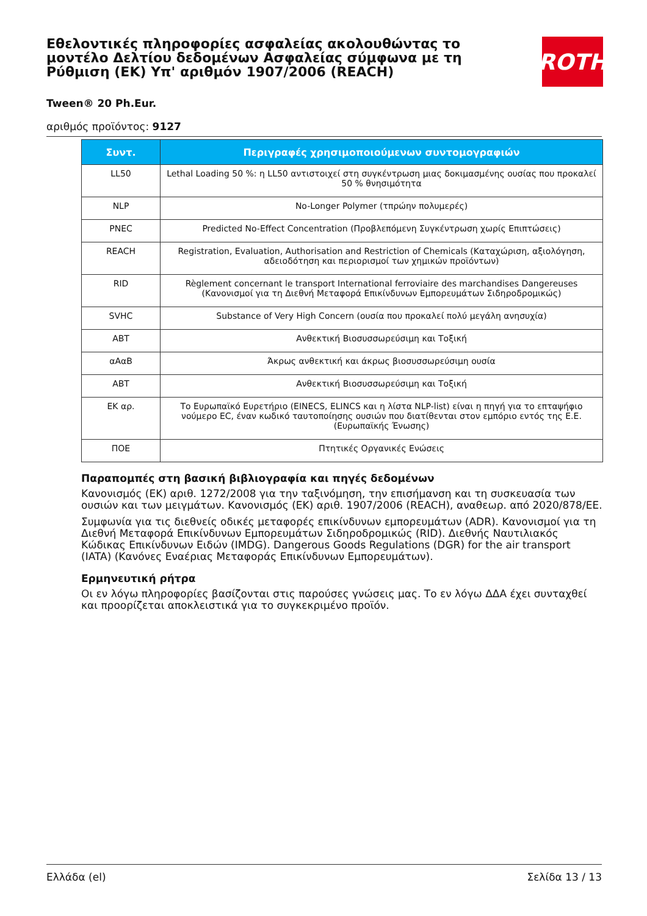Εθελοντικές πληροφορίες ασφαλείας ακολουθώντας το μοντέλο Δελτίου δεδομένων Ασφαλείας σύμφωνα με τη Ρύθμιση (ΕΚ) Υπ' αριθμόν 1907/2006 (REACH)
Tween® 20 Ph.Eur.
αριθμός προϊόντος: 9127
ROTH
| Συντ. | Περιγραφές χρησιμοποιούμενων συντομογραφιών |
| --- | --- |
| LL50 | Lethal Loading 50 %: η LL50 αντιστοιχεί στη συγκέντρωση μιας δοκιμασμένης ουσίας που προκαλεί 50 % θνησιμότητα |
| NLP | No-Longer Polymer (τπρώην πολυμερές) |
| PNEC | Predicted No-Effect Concentration (Προβλεπόμενη Συγκέντρωση χωρίς Επιπτώσεις) |
| REACH | Registration, Evaluation, Authorisation and Restriction of Chemicals (Καταχώριση, αξιολόγηση, αδειοδότηση και περιορισμοί των χημικών προϊόντων) |
| RID | Règlement concernant le transport International ferroviaire des marchandises Dangereuses (Κανονισμοί για τη Διεθνή Μεταφορά Επικίνδυνων Εμπορευμάτων Σιδηροδρομικώς) |
| SVHC | Substance of Very High Concern (ουσία που προκαλεί πολύ μεγάλη ανησυχία) |
| ΑΒΤ | Ανθεκτική Βιοσυσσωρεύσιμη και Τοξική |
| αΑαΒ | Άκρως ανθεκτική και άκρως βιοσυσσωρεύσιμη ουσία |
| ΑΒΤ | Ανθεκτική Βιοσυσσωρεύσιμη και Τοξική |
| ΕΚ αρ. | Το Ευρωπαϊκό Ευρετήριο (EINECS, ELINCS και η λίστα NLP-list) είναι η πηγή για το επταψήφιο νούμερο EC, έναν κωδικό ταυτοποίησης ουσιών που διατίθενται στον εμπόριο εντός της Ε.Ε. (Ευρωπαϊκής Ένωσης) |
| ΠΟΕ | Πτητικές Οργανικές Ενώσεις |
Παραπομπές στη βασική βιβλιογραφία και πηγές δεδομένων
Κανονισμός (ΕΚ) αριθ. 1272/2008 για την ταξινόμηση, την επισήμανση και τη συσκευασία των ουσιών και των μειγμάτων. Κανονισμός (ΕΚ) αριθ. 1907/2006 (REACH), αναθεωρ. από 2020/878/ΕΕ.
Συμφωνία για τις διεθνείς οδικές μεταφορές επικίνδυνων εμπορευμάτων (ADR). Κανονισμοί για τη Διεθνή Μεταφορά Επικίνδυνων Εμπορευμάτων Σιδηροδρομικώς (RID). Διεθνής Ναυτιλιακός Κώδικας Επικίνδυνων Ειδών (IMDG). Dangerous Goods Regulations (DGR) for the air transport (IATA) (Κανόνες Εναέριας Μεταφοράς Επικίνδυνων Εμπορευμάτων).
Ερμηνευτική ρήτρα
Οι εν λόγω πληροφορίες βασίζονται στις παρούσες γνώσεις μας. Το εν λόγω ΔΔΑ έχει συνταχθεί και προορίζεται αποκλειστικά για το συγκεκριμένο προϊόν.
Ελλάδα (el) Σελίδα 13 / 13